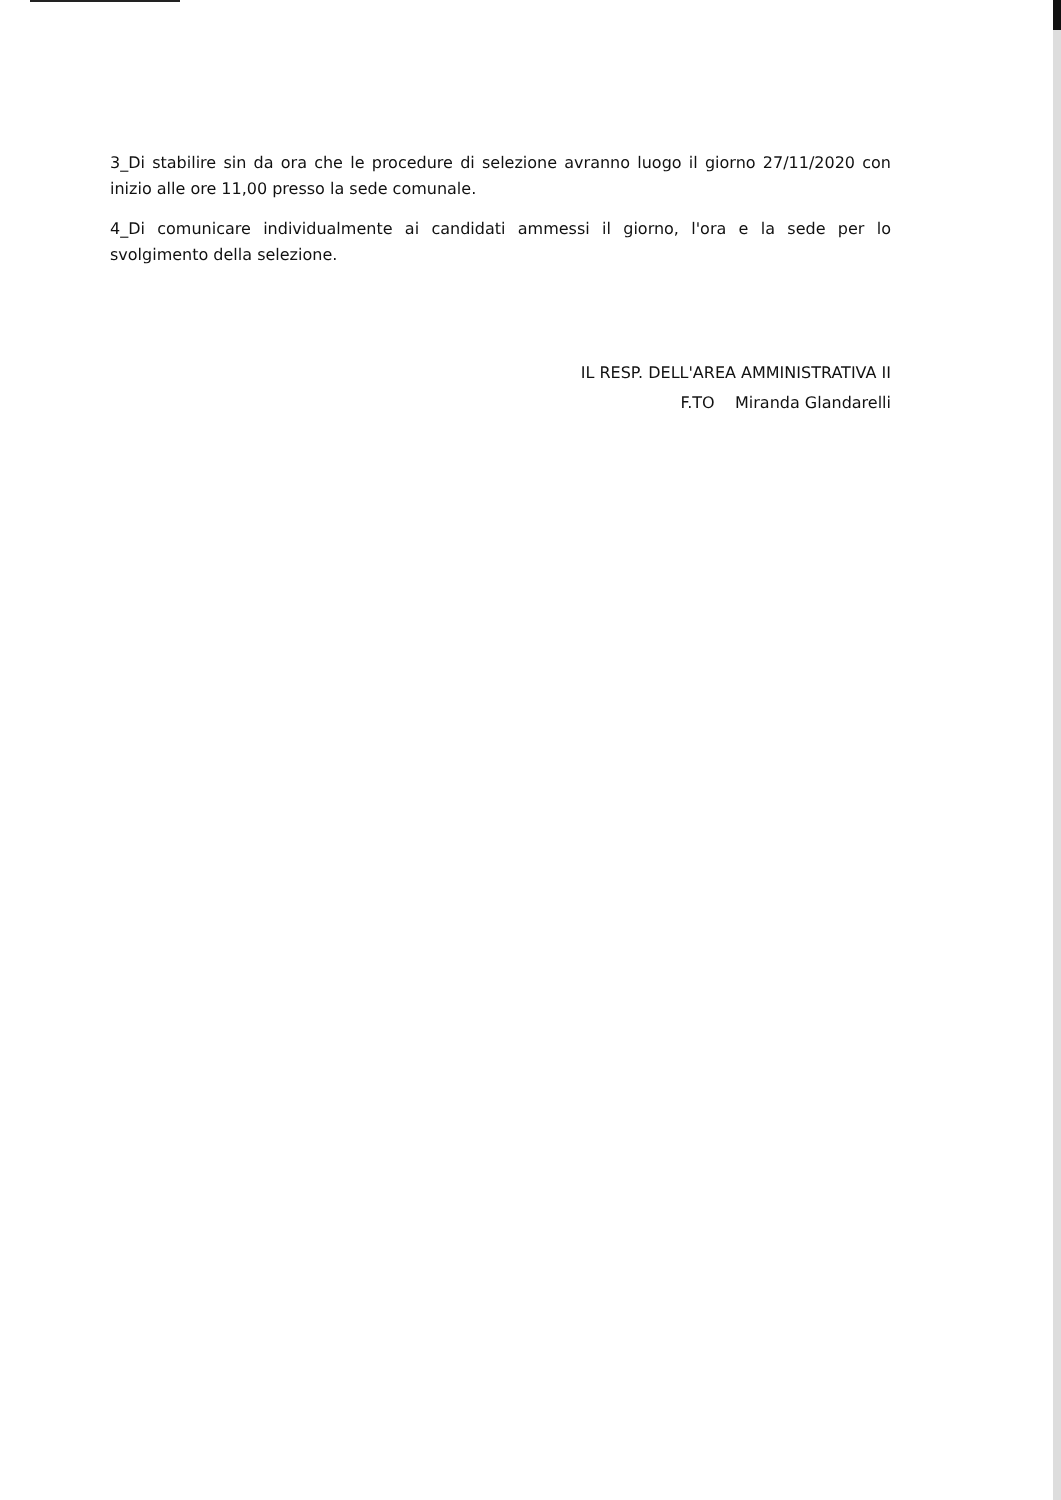3_Di stabilire sin da ora che le procedure di selezione avranno luogo il giorno 27/11/2020 con inizio alle ore 11,00 presso la sede comunale.
4_Di comunicare individualmente ai candidati ammessi il giorno, l'ora e la sede per lo svolgimento della selezione.
IL RESP. DELL'AREA AMMINISTRATIVA II
F.TO Miranda Glandarelli